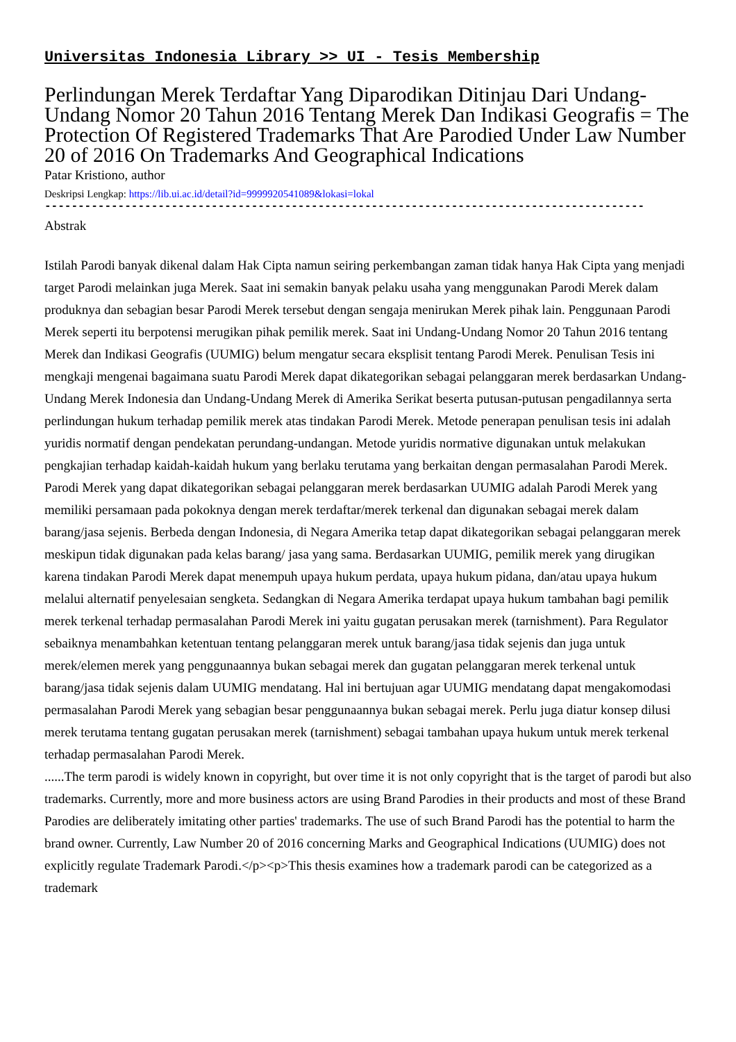Universitas Indonesia Library >> UI - Tesis Membership
Perlindungan Merek Terdaftar Yang Diparodikan Ditinjau Dari Undang-Undang Nomor 20 Tahun 2016 Tentang Merek Dan Indikasi Geografis = The Protection Of Registered Trademarks That Are Parodied Under Law Number 20 of 2016 On Trademarks And Geographical Indications
Patar Kristiono, author
Deskripsi Lengkap: https://lib.ui.ac.id/detail?id=9999920541089&lokasi=lokal
------------------------------------------------------------------------------------------
Abstrak
Istilah Parodi banyak dikenal dalam Hak Cipta namun seiring perkembangan zaman tidak hanya Hak Cipta yang menjadi target Parodi melainkan juga Merek. Saat ini semakin banyak pelaku usaha yang menggunakan Parodi Merek dalam produknya dan sebagian besar Parodi Merek tersebut dengan sengaja menirukan Merek pihak lain. Penggunaan Parodi Merek seperti itu berpotensi merugikan pihak pemilik merek. Saat ini Undang-Undang Nomor 20 Tahun 2016 tentang Merek dan Indikasi Geografis (UUMIG) belum mengatur secara eksplisit tentang Parodi Merek. Penulisan Tesis ini mengkaji mengenai bagaimana suatu Parodi Merek dapat dikategorikan sebagai pelanggaran merek berdasarkan Undang-Undang Merek Indonesia dan Undang-Undang Merek di Amerika Serikat beserta putusan-putusan pengadilannya serta perlindungan hukum terhadap pemilik merek atas tindakan Parodi Merek. Metode penerapan penulisan tesis ini adalah yuridis normatif dengan pendekatan perundang-undangan. Metode yuridis normative digunakan untuk melakukan pengkajian terhadap kaidah-kaidah hukum yang berlaku terutama yang berkaitan dengan permasalahan Parodi Merek. Parodi Merek yang dapat dikategorikan sebagai pelanggaran merek berdasarkan UUMIG adalah Parodi Merek yang memiliki persamaan pada pokoknya dengan merek terdaftar/merek terkenal dan digunakan sebagai merek dalam barang/jasa sejenis. Berbeda dengan Indonesia, di Negara Amerika tetap dapat dikategorikan sebagai pelanggaran merek meskipun tidak digunakan pada kelas barang/ jasa yang sama. Berdasarkan UUMIG, pemilik merek yang dirugikan karena tindakan Parodi Merek dapat menempuh upaya hukum perdata, upaya hukum pidana, dan/atau upaya hukum melalui alternatif penyelesaian sengketa. Sedangkan di Negara Amerika terdapat upaya hukum tambahan bagi pemilik merek terkenal terhadap permasalahan Parodi Merek ini yaitu gugatan perusakan merek (tarnishment). Para Regulator sebaiknya menambahkan ketentuan tentang pelanggaran merek untuk barang/jasa tidak sejenis dan juga untuk merek/elemen merek yang penggunaannya bukan sebagai merek dan gugatan pelanggaran merek terkenal untuk barang/jasa tidak sejenis dalam UUMIG mendatang. Hal ini bertujuan agar UUMIG mendatang dapat mengakomodasi permasalahan Parodi Merek yang sebagian besar penggunaannya bukan sebagai merek. Perlu juga diatur konsep dilusi merek terutama tentang gugatan perusakan merek (tarnishment) sebagai tambahan upaya hukum untuk merek terkenal terhadap permasalahan Parodi Merek.
......The term parodi is widely known in copyright, but over time it is not only copyright that is the target of parodi but also trademarks. Currently, more and more business actors are using Brand Parodies in their products and most of these Brand Parodies are deliberately imitating other parties' trademarks. The use of such Brand Parodi has the potential to harm the brand owner. Currently, Law Number 20 of 2016 concerning Marks and Geographical Indications (UUMIG) does not explicitly regulate Trademark Parodi.</p><p>This thesis examines how a trademark parodi can be categorized as a trademark